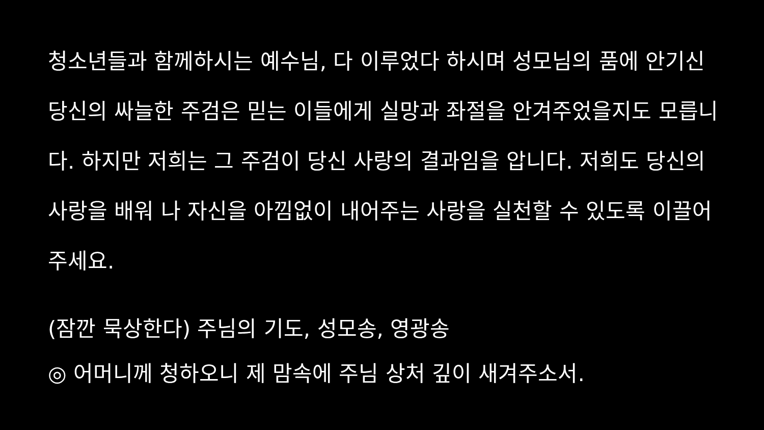청소년들과 함께하시는 예수님, 다 이루었다 하시며 성모님의 품에 안기신 당신의 싸늘한 주검은 믿는 이들에게 실망과 좌절을 안겨주었을지도 모릅니다. 하지만 저희는 그 주검이 당신 사랑의 결과임을 압니다. 저희도 당신의 사랑을 배워 나 자신을 아낌없이 내어주는 사랑을 실천할 수 있도록 이끌어 주세요.
(잠깐 묵상한다) 주님의 기도, 성모송, 영광송
◎ 어머니께 청하오니 제 맘속에 주님 상처 깊이 새겨주소서.